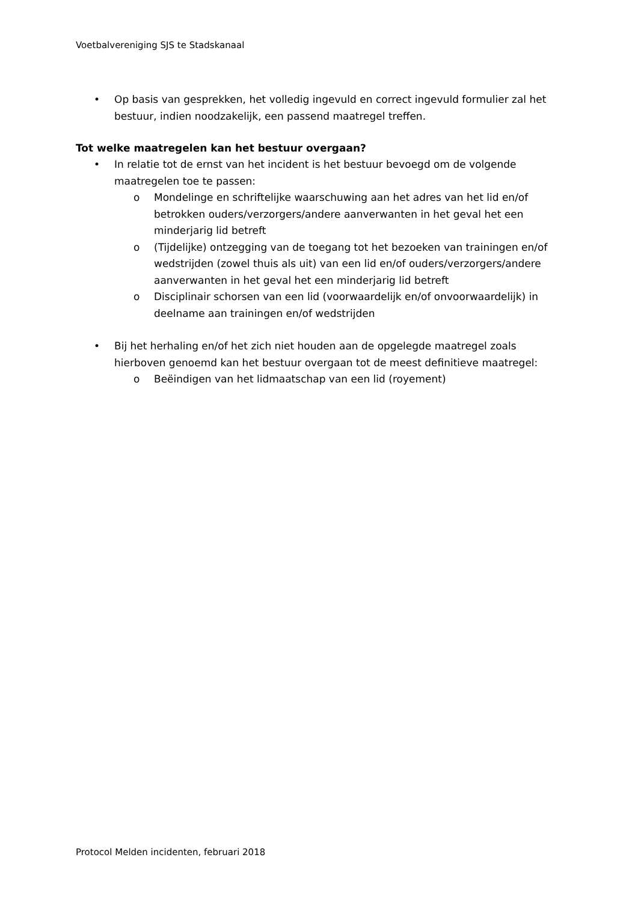Voetbalvereniging SJS te Stadskanaal
• Op basis van gesprekken, het volledig ingevuld en correct ingevuld formulier zal het bestuur, indien noodzakelijk, een passend maatregel treffen.
Tot welke maatregelen kan het bestuur overgaan?
• In relatie tot de ernst van het incident is het bestuur bevoegd om de volgende maatregelen toe te passen:
o Mondelinge en schriftelijke waarschuwing aan het adres van het lid en/of betrokken ouders/verzorgers/andere aanverwanten in het geval het een minderjarig lid betreft
o (Tijdelijke) ontzegging van de toegang tot het bezoeken van trainingen en/of wedstrijden (zowel thuis als uit) van een lid en/of ouders/verzorgers/andere aanverwanten in het geval het een minderjarig lid betreft
o Disciplinair schorsen van een lid (voorwaardelijk en/of onvoorwaardelijk) in deelname aan trainingen en/of wedstrijden
• Bij het herhaling en/of het zich niet houden aan de opgelegde maatregel zoals hierboven genoemd kan het bestuur overgaan tot de meest definitieve maatregel:
o Beëindigen van het lidmaatschap van een lid (royement)
Protocol Melden incidenten, februari 2018